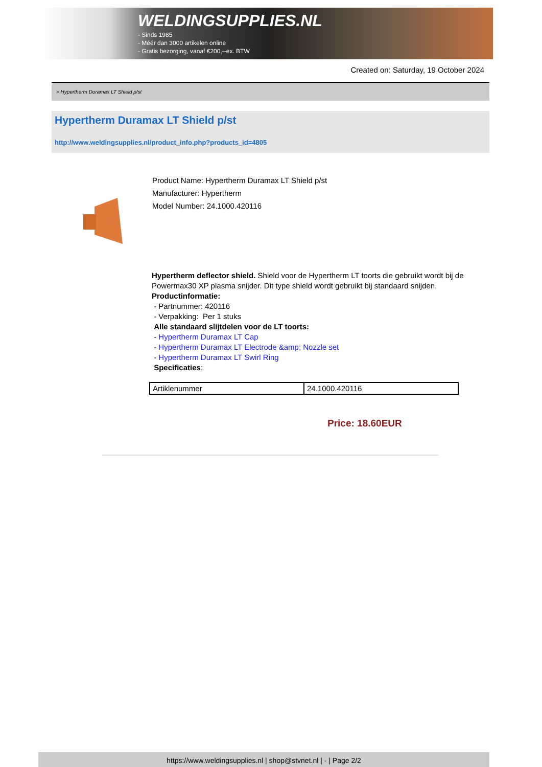WELDINGSUPPLIES.NL
- Sinds 1985
- Méér dan 3000 artikelen online
- Gratis bezorging, vanaf €200,--ex. BTW
Created on: Saturday, 19 October 2024
> Hypertherm Duramax LT Shield p/st
Hypertherm Duramax LT Shield p/st
http://www.weldingsupplies.nl/product_info.php?products_id=4805
Product Name: Hypertherm Duramax LT Shield p/st
Manufacturer: Hypertherm
Model Number: 24.1000.420116
Hypertherm deflector shield. Shield voor de Hypertherm LT toorts die gebruikt wordt bij de Powermax30 XP plasma snijder. Dit type shield wordt gebruikt bij standaard snijden.
Productinformatie:
- Partnummer: 420116
- Verpakking: Per 1 stuks
Alle standaard slijtdelen voor de LT toorts:
- Hypertherm Duramax LT Cap
- Hypertherm Duramax LT Electrode &amp; Nozzle set
- Hypertherm Duramax LT Swirl Ring
Specificaties:
| Artiklenummer | 24.1000.420116 |
Price: 18.60EUR
https://www.weldingsupplies.nl | shop@stvnet.nl | - | Page 2/2